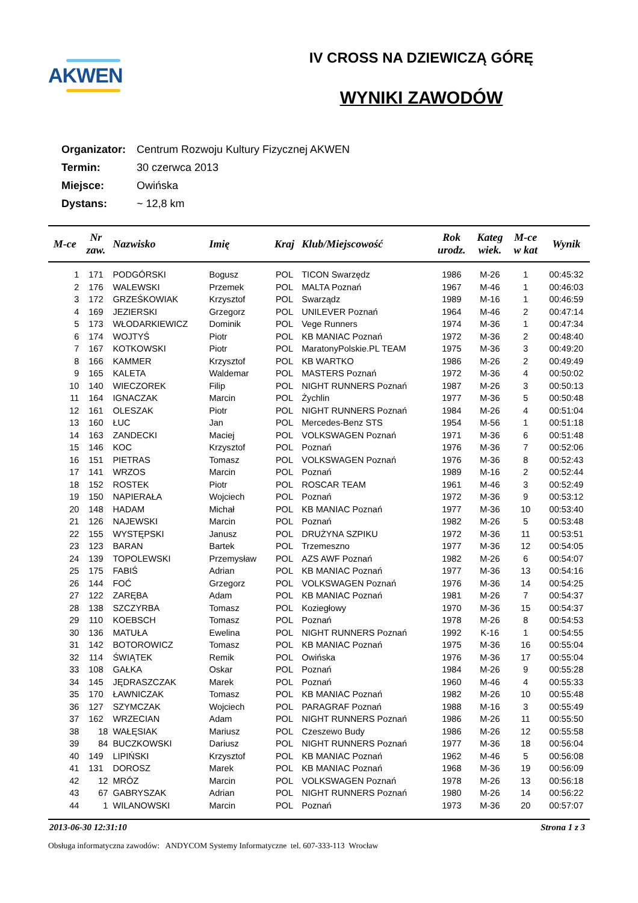AKWEN
IV CROSS NA DZIEWICZĄ GÓRĘ
WYNIKI ZAWODÓW
Organizator: Centrum Rozwoju Kultury Fizycznej AKWEN
Termin: 30 czerwca 2013
Miejsce: Owińska
Dystans: ~ 12,8 km
| M-ce | Nr zaw. | Nazwisko | Imię | Kraj | Klub/Miejscowość | Rok urodz. | Kateg wiek. | M-ce w kat | Wynik |
| --- | --- | --- | --- | --- | --- | --- | --- | --- | --- |
| 1 | 171 | PODGÓRSKI | Bogusz | POL | TICON Swarzędz | 1986 | M-26 | 1 | 00:45:32 |
| 2 | 176 | WALEWSKI | Przemek | POL | MALTA Poznań | 1967 | M-46 | 1 | 00:46:03 |
| 3 | 172 | GRZEŚKOWIAK | Krzysztof | POL | Swarządz | 1989 | M-16 | 1 | 00:46:59 |
| 4 | 169 | JEZIERSKI | Grzegorz | POL | UNILEVER Poznań | 1964 | M-46 | 2 | 00:47:14 |
| 5 | 173 | WŁODARKIEWICZ | Dominik | POL | Vege Runners | 1974 | M-36 | 1 | 00:47:34 |
| 6 | 174 | WOJTYŚ | Piotr | POL | KB MANIAC Poznań | 1972 | M-36 | 2 | 00:48:40 |
| 7 | 167 | KOTKOWSKI | Piotr | POL | MaratonyPolskie.PL TEAM | 1975 | M-36 | 3 | 00:49:20 |
| 8 | 166 | KAMMER | Krzysztof | POL | KB WARTKO | 1986 | M-26 | 2 | 00:49:49 |
| 9 | 165 | KALETA | Waldemar | POL | MASTERS Poznań | 1972 | M-36 | 4 | 00:50:02 |
| 10 | 140 | WIECZOREK | Filip | POL | NIGHT RUNNERS Poznań | 1987 | M-26 | 3 | 00:50:13 |
| 11 | 164 | IGNACZAK | Marcin | POL | Żychlin | 1977 | M-36 | 5 | 00:50:48 |
| 12 | 161 | OLESZAK | Piotr | POL | NIGHT RUNNERS Poznań | 1984 | M-26 | 4 | 00:51:04 |
| 13 | 160 | ŁUC | Jan | POL | Mercedes-Benz STS | 1954 | M-56 | 1 | 00:51:18 |
| 14 | 163 | ZANDECKI | Maciej | POL | VOLKSWAGEN Poznań | 1971 | M-36 | 6 | 00:51:48 |
| 15 | 146 | KOC | Krzysztof | POL | Poznań | 1976 | M-36 | 7 | 00:52:06 |
| 16 | 151 | PIETRAS | Tomasz | POL | VOLKSWAGEN Poznań | 1976 | M-36 | 8 | 00:52:43 |
| 17 | 141 | WRZOS | Marcin | POL | Poznań | 1989 | M-16 | 2 | 00:52:44 |
| 18 | 152 | ROSTEK | Piotr | POL | ROSCAR TEAM | 1961 | M-46 | 3 | 00:52:49 |
| 19 | 150 | NAPIERAŁA | Wojciech | POL | Poznań | 1972 | M-36 | 9 | 00:53:12 |
| 20 | 148 | HADAM | Michał | POL | KB MANIAC Poznań | 1977 | M-36 | 10 | 00:53:40 |
| 21 | 126 | NAJEWSKI | Marcin | POL | Poznań | 1982 | M-26 | 5 | 00:53:48 |
| 22 | 155 | WYSTĘPSKI | Janusz | POL | DRUŻYNA SZPIKU | 1972 | M-36 | 11 | 00:53:51 |
| 23 | 123 | BARAN | Bartek | POL | Trzemeszno | 1977 | M-36 | 12 | 00:54:05 |
| 24 | 139 | TOPOLEWSKI | Przemysław | POL | AZS AWF Poznań | 1982 | M-26 | 6 | 00:54:07 |
| 25 | 175 | FABIŚ | Adrian | POL | KB MANIAC Poznań | 1977 | M-36 | 13 | 00:54:16 |
| 26 | 144 | FOĆ | Grzegorz | POL | VOLKSWAGEN Poznań | 1976 | M-36 | 14 | 00:54:25 |
| 27 | 122 | ZARĘBA | Adam | POL | KB MANIAC Poznań | 1981 | M-26 | 7 | 00:54:37 |
| 28 | 138 | SZCZYRBA | Tomasz | POL | Koziegłowy | 1970 | M-36 | 15 | 00:54:37 |
| 29 | 110 | KOEBSCH | Tomasz | POL | Poznań | 1978 | M-26 | 8 | 00:54:53 |
| 30 | 136 | MATUŁA | Ewelina | POL | NIGHT RUNNERS Poznań | 1992 | K-16 | 1 | 00:54:55 |
| 31 | 142 | BOTOROWICZ | Tomasz | POL | KB MANIAC Poznań | 1975 | M-36 | 16 | 00:55:04 |
| 32 | 114 | ŚWIĄTEK | Remik | POL | Owińska | 1976 | M-36 | 17 | 00:55:04 |
| 33 | 108 | GAŁKA | Oskar | POL | Poznań | 1984 | M-26 | 9 | 00:55:28 |
| 34 | 145 | JĘDRASZCZAK | Marek | POL | Poznań | 1960 | M-46 | 4 | 00:55:33 |
| 35 | 170 | ŁAWNICZAK | Tomasz | POL | KB MANIAC Poznań | 1982 | M-26 | 10 | 00:55:48 |
| 36 | 127 | SZYMCZAK | Wojciech | POL | PARAGRAF Poznań | 1988 | M-16 | 3 | 00:55:49 |
| 37 | 162 | WRZECIAN | Adam | POL | NIGHT RUNNERS Poznań | 1986 | M-26 | 11 | 00:55:50 |
| 38 | 18 | WAŁĘSIAK | Mariusz | POL | Czeszewo Budy | 1986 | M-26 | 12 | 00:55:58 |
| 39 | 84 | BUCZKOWSKI | Dariusz | POL | NIGHT RUNNERS Poznań | 1977 | M-36 | 18 | 00:56:04 |
| 40 | 149 | LIPIŃSKI | Krzysztof | POL | KB MANIAC Poznań | 1962 | M-46 | 5 | 00:56:08 |
| 41 | 131 | DOROSZ | Marek | POL | KB MANIAC Poznań | 1968 | M-36 | 19 | 00:56:09 |
| 42 | 12 | MRÓZ | Marcin | POL | VOLKSWAGEN Poznań | 1978 | M-26 | 13 | 00:56:18 |
| 43 | 67 | GABRYSZAK | Adrian | POL | NIGHT RUNNERS Poznań | 1980 | M-26 | 14 | 00:56:22 |
| 44 | 1 | WILANOWSKI | Marcin | POL | Poznań | 1973 | M-36 | 20 | 00:57:07 |
2013-06-30 12:31:10 Strona 1 z 3
Obsługa informatyczna zawodów: ANDYCOM Systemy Informatyczne tel. 607-333-113 Wrocław